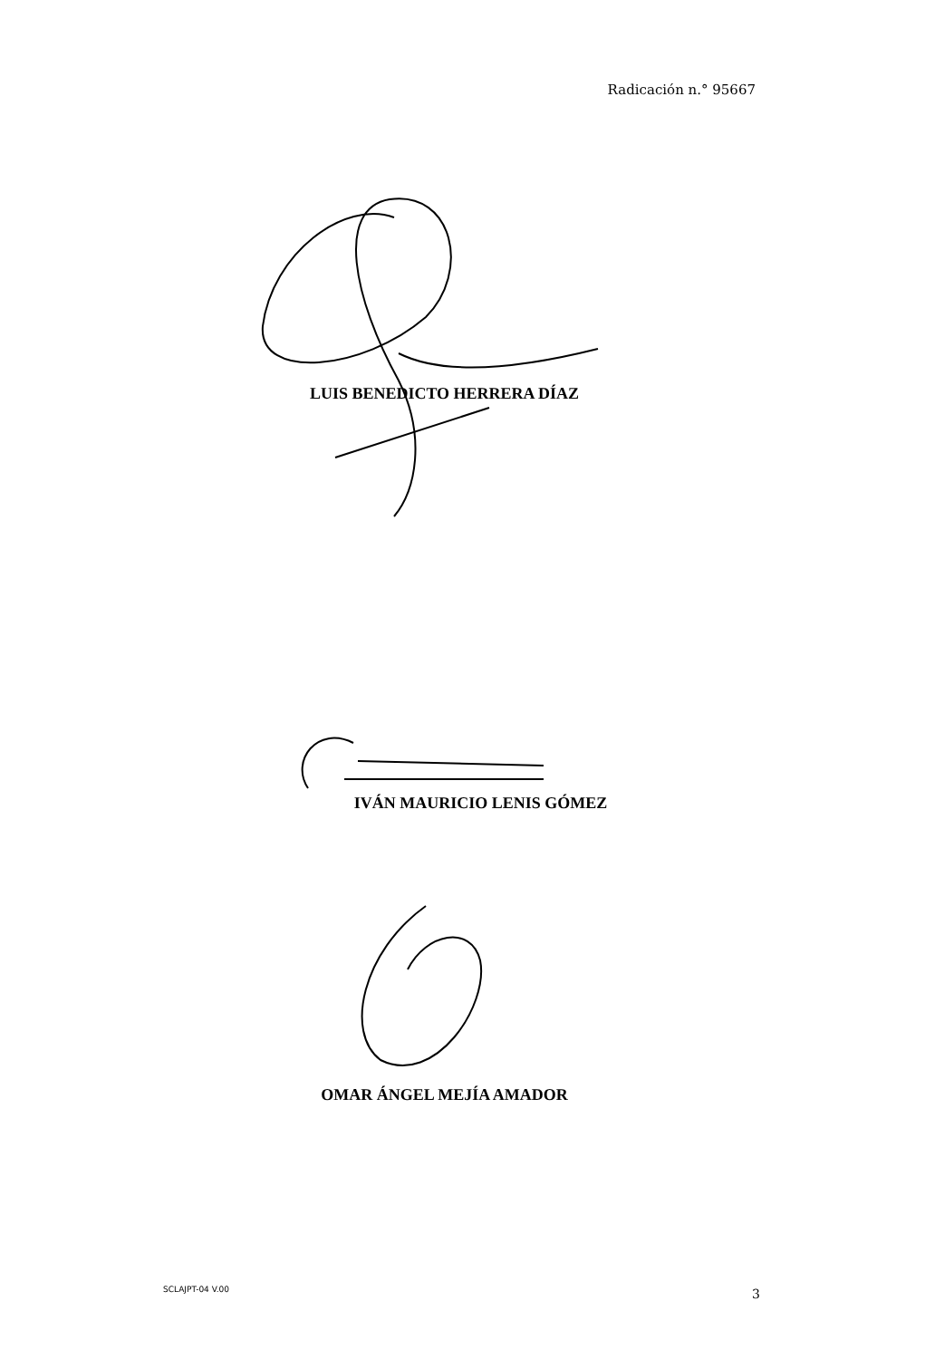Radicación n.° 95667
LUIS BENEDICTO HERRERA DÍAZ
IVÁN MAURICIO LENIS GÓMEZ
OMAR ÁNGEL MEJÍA AMADOR
SCLAJPT-04 V.00 3